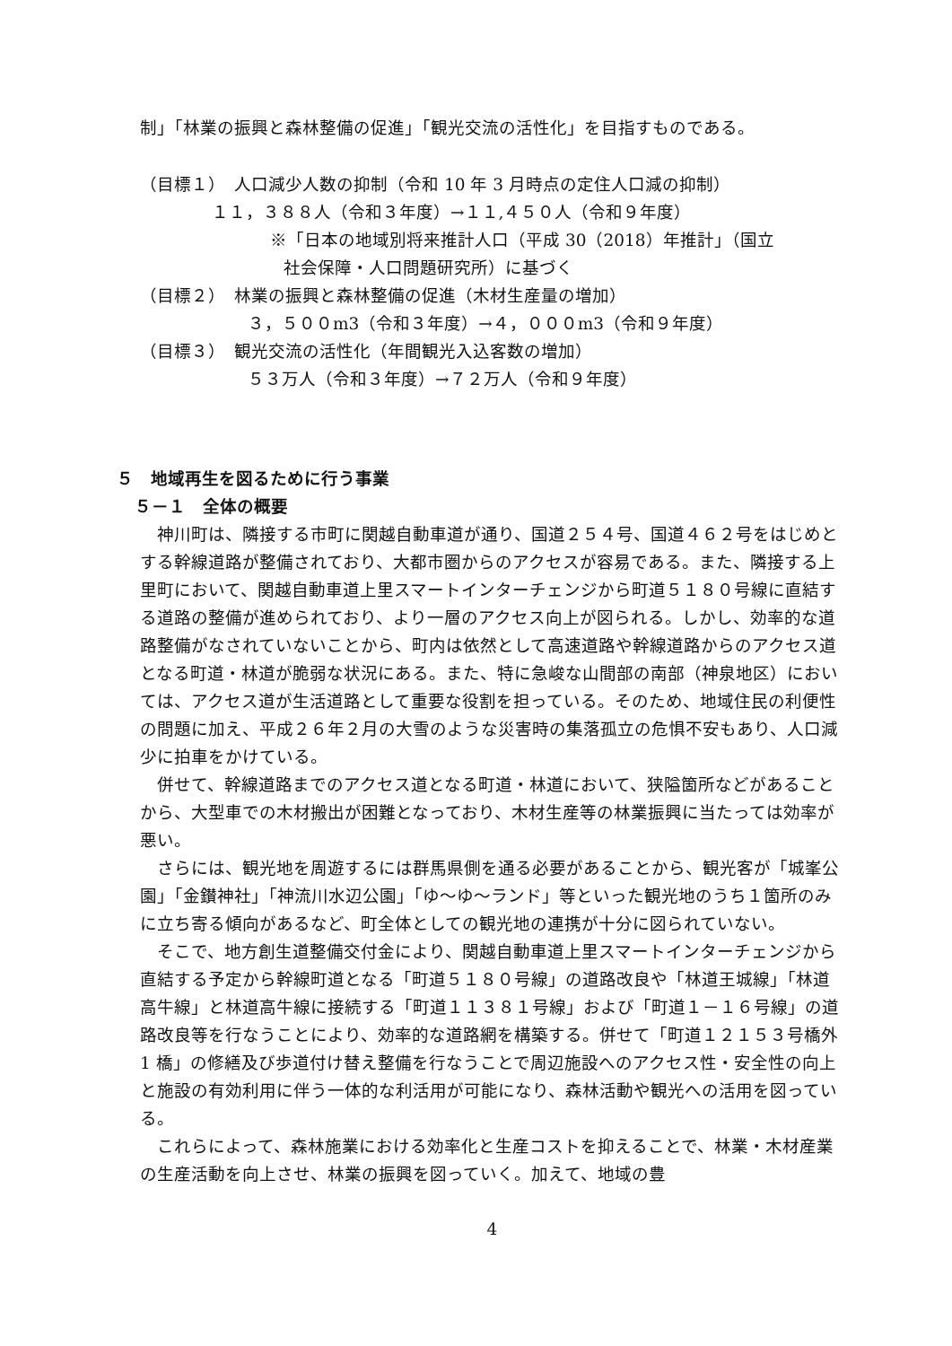制」「林業の振興と森林整備の促進」「観光交流の活性化」を目指すものである。
（目標１）　人口減少人数の抑制（令和 10 年 3 月時点の定住人口減の抑制）
１１，３８８人（令和３年度）→１１,４５０人（令和９年度）
※「日本の地域別将来推計人口（平成 30（2018）年推計」（国立
社会保障・人口問題研究所）に基づく
（目標２）　林業の振興と森林整備の促進（木材生産量の増加）
３，５００m3（令和３年度）→４，０００m3（令和９年度）
（目標３）　観光交流の活性化（年間観光入込客数の増加）
５３万人（令和３年度）→７２万人（令和９年度）
５　地域再生を図るために行う事業
５－１　全体の概要
神川町は、隣接する市町に関越自動車道が通り、国道２５４号、国道４６２号をはじめとする幹線道路が整備されており、大都市圏からのアクセスが容易である。また、隣接する上里町において、関越自動車道上里スマートインターチェンジから町道５１８０号線に直結する道路の整備が進められており、より一層のアクセス向上が図られる。しかし、効率的な道路整備がなされていないことから、町内は依然として高速道路や幹線道路からのアクセス道となる町道・林道が脆弱な状況にある。また、特に急峻な山間部の南部（神泉地区）においては、アクセス道が生活道路として重要な役割を担っている。そのため、地域住民の利便性の問題に加え、平成２６年２月の大雪のような災害時の集落孤立の危惧不安もあり、人口減少に拍車をかけている。
併せて、幹線道路までのアクセス道となる町道・林道において、狭隘箇所などがあることから、大型車での木材搬出が困難となっており、木材生産等の林業振興に当たっては効率が悪い。
さらには、観光地を周遊するには群馬県側を通る必要があることから、観光客が「城峯公園」「金鑚神社」「神流川水辺公園」「ゆ～ゆ～ランド」等といった観光地のうち１箇所のみに立ち寄る傾向があるなど、町全体としての観光地の連携が十分に図られていない。
そこで、地方創生道整備交付金により、関越自動車道上里スマートインターチェンジから直結する予定から幹線町道となる「町道５１８０号線」の道路改良や「林道王城線」「林道高牛線」と林道高牛線に接続する「町道１１３８１号線」および「町道１－１６号線」の道路改良等を行なうことにより、効率的な道路網を構築する。併せて「町道１２１５３号橋外 1 橋」の修繕及び歩道付け替え整備を行なうことで周辺施設へのアクセス性・安全性の向上と施設の有効利用に伴う一体的な利活用が可能になり、森林活動や観光への活用を図っている。
これらによって、森林施業における効率化と生産コストを抑えることで、林業・木材産業の生産活動を向上させ、林業の振興を図っていく。加えて、地域の豊
4